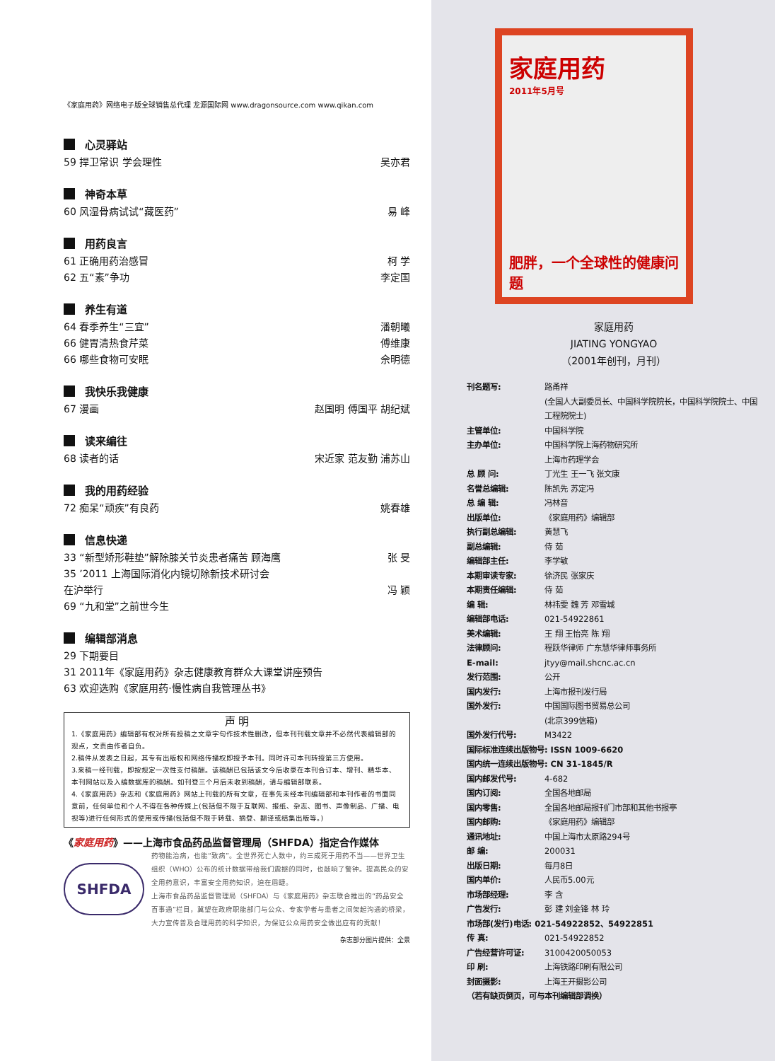《家庭用药》网络电子版全球销售总代理 龙源国际网 www.dragonsource.com www.qikan.com
心灵驿站
59 捍卫常识 学会理性 吴亦君
神奇本草
60 风湿骨病试试“藏医药” 易 峰
用药良言
61 正确用药治感冒 柯 学
62 五“素”争功 李定国
养生有道
64 春季养生“三宜” 潘朝曦
66 健胃清热食芹菜 傅维康
66 哪些食物可安眠 佘明德
我快乐我健康
67 漫画 赵国明 傅国平 胡纪斌
读来编往
68 读者的话 宋近家 范友勤 浦苏山
我的用药经验
72 痴呆“顽疾”有良药 姚春雄
信息快递
33 “新型矫形鞋垫”解除膝关节炎患者痛苦 顾海鹰
张 旻
35 ’2011 上海国际消化内镜切除新技术研讨会
在沪举行
冯 颖
69 “九和堂”之前世今生
编辑部消息
29 下期要目
31 2011年《家庭用药》杂志健康教育群众大课堂讲座预告
63 欢迎选购《家庭用药·慢性病自我管理丛书》
声 明
1.《家庭用药》编辑部有权对所有投稿之文章字句作技术性删改，但本刊刊载文章并不必然代表编辑部的观点，文责由作者自负。
2.稿件从发表之日起，其专有出版权和网络传播权即授予本刊。同时许可本刊转授第三方使用。
3.来稿一经刊载，即按规定一次性支付稿酬。该稿酬已包括该文今后收录在本刊合订本、增刊、精华本、本刊网站以及入编数据库的稿酬。如刊登三个月后未收到稿酬，请与编辑部联系。
4.《家庭用药》杂志和《家庭用药》网站上刊载的所有文章，在事先未经本刊编辑部和本刊作者的书面同意前，任何单位和个人不得在各种传媒上(包括但不限于互联网、报纸、杂志、图书、声像制品、广播、电视等)进行任何形式的使用或传播(包括但不限于转载、摘登、翻译或结集出版等。)
《家庭用药》——上海市食品药品监督管理局（SHFDA）指定合作媒体
SHFDA
药物能治病，也能“致病”。全世界死亡人数中，约三成死于用药不当——世界卫生组织（WHO）公布的统计数据带给我们震撼的同时，也敲响了警钟。提高民众的安全用药意识，丰富安全用药知识，迫在眉睫。
上海市食品药品监督管理局（SHFDA）与《家庭用药》杂志联合推出的“药品安全百事通”栏目，冀望在政府职能部门与公众、专家学者与患者之间架起沟通的桥梁，大力宣传普及合理用药的科学知识，为保证公众用药安全做出应有的贡献！
杂志部分图片提供：全景
家庭用药
2011年5月号
肥胖，一个全球性的健康问题
家庭用药
JIATING YONGYAO
（2001年创刊，月刊）
| 刊名题写: | 路甬祥 (全国人大副委员长、中国科学院院长，中国科学院院士、中国工程院院士) |
| 主管单位: | 中国科学院 |
| 主办单位: | 中国科学院上海药物研究所 上海市药理学会 |
| 总 顾 问: | 丁光生 王一飞 张文康 |
| 名誉总编辑: | 陈凯先 苏定冯 |
| 总 编 辑: | 冯林音 |
| 出版单位: | 《家庭用药》编辑部 |
| 执行副总编辑: | 黄慧飞 |
| 副总编辑: | 侍 茹 |
| 编辑部主任: | 李学敏 |
| 本期审读专家: | 徐济民 张家庆 |
| 本期责任编辑: | 侍 茹 |
| 编 辑: | 林祎雯 魏 芳 邓雪城 |
| 编辑部电话: | 021-54922861 |
| 美术编辑: | 王 翔 王怡亮 陈 翔 |
| 法律顾问: | 程跃华律师 广东慧华律师事务所 |
| E-mail: | jtyy@mail.shcnc.ac.cn |
| 发行范围: | 公开 |
| 国内发行: | 上海市报刊发行局 |
| 国外发行: | 中国国际图书贸易总公司 (北京399信箱) |
| 国外发行代号: | M3422 |
| 国际标准连续出版物号: ISSN 1009-6620 | |
| 国内统一连续出版物号: CN 31-1845/R | |
| 国内邮发代号: | 4-682 |
| 国内订阅: | 全国各地邮局 |
| 国内零售: | 全国各地邮局报刊门市部和其他书报亭 |
| 国内邮购: | 《家庭用药》编辑部 |
| 通讯地址: | 中国上海市太原路294号 |
| 邮 编: | 200031 |
| 出版日期: | 每月8日 |
| 国内单价: | 人民币5.00元 |
| 市场部经理: | 李 含 |
| 广告发行: | 彭 建 刘金锋 林 玲 |
| 市场部(发行)电话: 021-54922852、54922851 | |
| 传 真: | 021-54922852 |
| 广告经营许可证: | 3100420050053 |
| 印 刷: | 上海铁路印刷有限公司 |
| 封面摄影: | 上海王开摄影公司 |
| （若有缺页倒页，可与本刊编辑部调换） | |